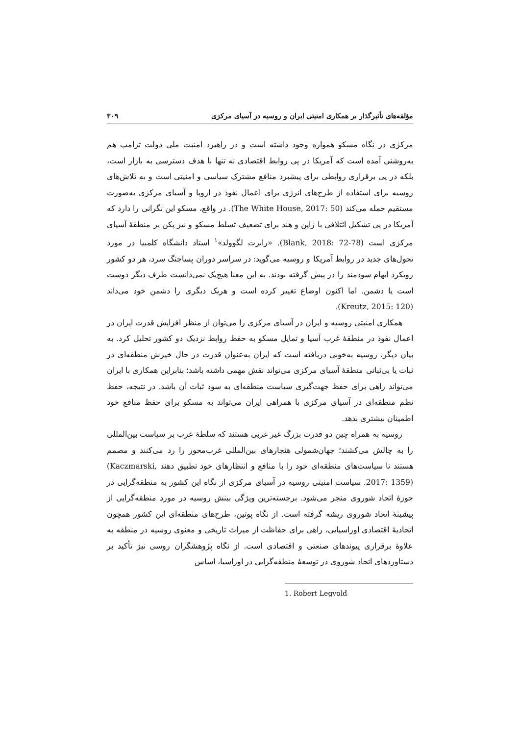مؤلفه‌های تأثیرگذار بر همکاری امنیتی ایران و روسیه در آسیای مرکزی ۳۰۹
مرکزی در نگاه مسکو همواره وجود داشته است و در راهبرد امنیت ملی دولت ترامپ هم به‌روشنی آمده است که آمریکا در پی روابط اقتصادی نه تنها با هدف دسترسی به بازار است، بلکه در پی برقراری روابطی برای پیشبرد منافع مشترک سیاسی و امنیتی است و به تلاش‌های روسیه برای استفاده از طرح‌های انرژی برای اعمال نفوذ در اروپا و آسیای مرکزی به‌صورت مستقیم حمله می‌کند (The White House, 2017: 50). در واقع، مسکو این نگرانی را دارد که آمریکا در پی تشکیل ائتلافی با ژاپن و هند برای تضعیف تسلط مسکو و نیز پکن بر منطقهٔ آسیای مرکزی است (Blank, 2018: 72-78). «رابرت لگوولد»<sup>۱</sup> استاد دانشگاه کلمبیا در مورد تحول‌های جدید در روابط آمریکا و روسیه می‌گوید: در سراسر دوران پساجنگ سرد، هر دو کشور رویکرد ابهام سودمند را در پیش گرفته بودند. به این معنا هیچ‌یک نمی‌دانست طرف دیگر دوست است یا دشمن. اما اکنون اوضاع تغییر کرده است و هریک دیگری را دشمن خود می‌داند (Kreutz, 2015: 120).
همکاری امنیتی روسیه و ایران در آسیای مرکزی را می‌توان از منظر افزایش قدرت ایران در اعمال نفوذ در منطقهٔ غرب آسیا و تمایل مسکو به حفظ روابط نزدیک دو کشور تحلیل کرد. به بیان دیگر، روسیه به‌خوبی دریافته است که ایران به‌عنوان قدرت در حال خیزش منطقه‌ای در ثبات یا بی‌ثباتی منطقهٔ آسیای مرکزی می‌تواند نقش مهمی داشته باشد؛ بنابراین همکاری با ایران می‌تواند راهی برای حفظ جهت‌گیری سیاست منطقه‌ای به سود ثبات آن باشد. در نتیجه، حفظ نظم منطقه‌ای در آسیای مرکزی با همراهی ایران می‌تواند به مسکو برای حفظ منافع خود اطمینان بیشتری بدهد.
روسیه به همراه چین دو قدرت بزرگ غیر غربی هستند که سلطهٔ غرب بر سیاست بین‌المللی را به چالش می‌کشند؛ جهان‌شمولی هنجارهای بین‌المللی غرب‌محور را رد می‌کنند و مصمم هستند تا سیاست‌های منطقه‌ای خود را با منافع و انتظارهای خود تطبیق دهند (Kaczmarski, 2017: 1359). سیاست امنیتی روسیه در آسیای مرکزی از نگاه این کشور به منطقه‌گرایی در حوزهٔ اتحاد شوروی منجر می‌شود. برجسته‌ترین ویژگی بینش روسیه در مورد منطقه‌گرایی از پیشینهٔ اتحاد شوروی ریشه گرفته است. از نگاه پوتین، طرح‌های منطقه‌ای این کشور همچون اتحادیهٔ اقتصادی اوراسیایی، راهی برای حفاظت از میراث تاریخی و معنوی روسیه در منطقه به علاوهٔ برقراری پیوندهای صنعتی و اقتصادی است. از نگاه پژوهشگران روسی نیز تأکید بر دستاوردهای اتحاد شوروی در توسعهٔ منطقه‌گرایی در اوراسیا، اساس
1. Robert Legvold